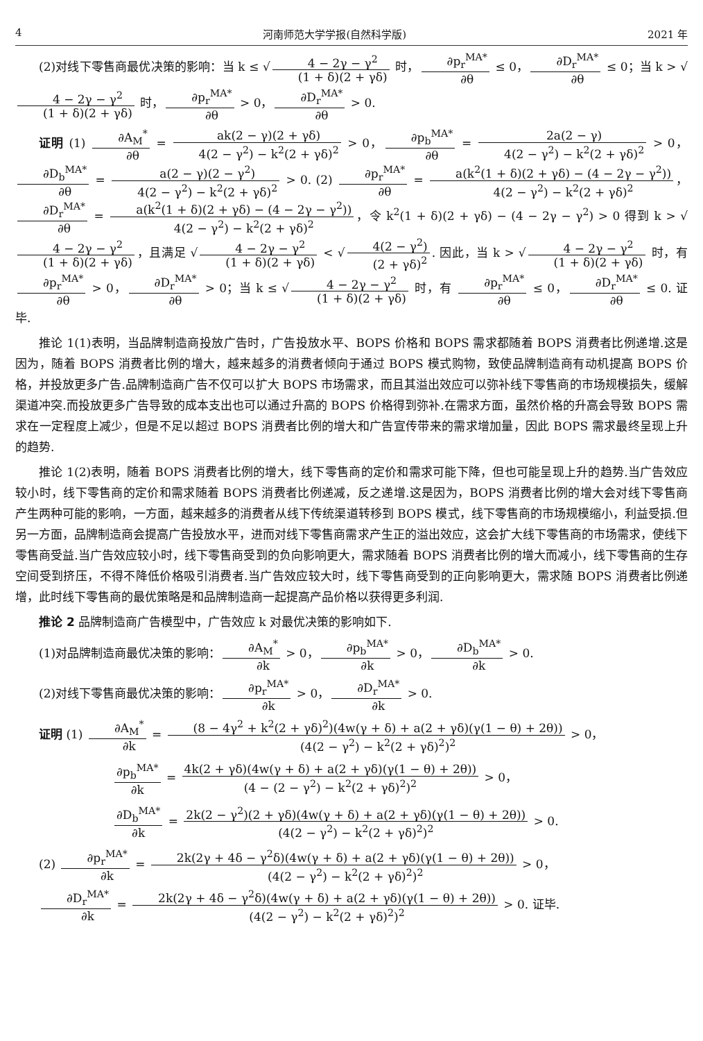4 河南师范大学学报(自然科学版) 2021 年
(2)对线下零售商最优决策的影响：当 k ≤ √ 4 − 2γ − γ<sup>2</sup> (1 + δ)(2 + γδ) 时， ∂p<sub>r</sub><sup>MA*</sup> ∂θ ≤ 0， ∂D<sub>r</sub><sup>MA*</sup> ∂θ ≤ 0；当 k > √ 4 − 2γ − γ<sup>2</sup> (1 + δ)(2 + γδ) 时， ∂p<sub>r</sub><sup>MA*</sup> ∂θ > 0， ∂D<sub>r</sub><sup>MA*</sup> ∂θ > 0.
证明 (1) ∂A<sub>M</sub><sup>*</sup> ∂θ = ak(2 − γ)(2 + γδ) 4(2 − γ<sup>2</sup>) − k<sup>2</sup>(2 + γδ)<sup>2</sup> > 0， ∂p<sub>b</sub><sup>MA*</sup> ∂θ = 2a(2 − γ) 4(2 − γ<sup>2</sup>) − k<sup>2</sup>(2 + γδ)<sup>2</sup> > 0， ∂D<sub>b</sub><sup>MA*</sup> ∂θ = a(2 − γ)(2 − γ<sup>2</sup>) 4(2 − γ<sup>2</sup>) − k<sup>2</sup>(2 + γδ)<sup>2</sup> > 0. (2) ∂p<sub>r</sub><sup>MA*</sup> ∂θ = a(k<sup>2</sup>(1 + δ)(2 + γδ) − (4 − 2γ − γ<sup>2</sup>)) 4(2 − γ<sup>2</sup>) − k<sup>2</sup>(2 + γδ)<sup>2</sup> ， ∂D<sub>r</sub><sup>MA*</sup> ∂θ = a(k<sup>2</sup>(1 + δ)(2 + γδ) − (4 − 2γ − γ<sup>2</sup>)) 4(2 − γ<sup>2</sup>) − k<sup>2</sup>(2 + γδ)<sup>2</sup> ，令 k<sup>2</sup>(1 + δ)(2 + γδ) − (4 − 2γ − γ<sup>2</sup>) > 0 得到 k > √ 4 − 2γ − γ<sup>2</sup> (1 + δ)(2 + γδ) ，且满足 √ 4 − 2γ − γ<sup>2</sup> (1 + δ)(2 + γδ) < √ 4(2 − γ<sup>2</sup>) (2 + γδ)<sup>2</sup>. 因此，当 k > √ 4 − 2γ − γ<sup>2</sup> (1 + δ)(2 + γδ) 时，有 ∂p<sub>r</sub><sup>MA*</sup> ∂θ > 0， ∂D<sub>r</sub><sup>MA*</sup> ∂θ > 0；当 k ≤ √ 4 − 2γ − γ<sup>2</sup> (1 + δ)(2 + γδ) 时，有 ∂p<sub>r</sub><sup>MA*</sup> ∂θ ≤ 0， ∂D<sub>r</sub><sup>MA*</sup> ∂θ ≤ 0. 证毕.
推论 1(1)表明，当品牌制造商投放广告时，广告投放水平、BOPS 价格和 BOPS 需求都随着 BOPS 消费者比例递增.这是因为，随着 BOPS 消费者比例的增大，越来越多的消费者倾向于通过 BOPS 模式购物，致使品牌制造商有动机提高 BOPS 价格，并投放更多广告.品牌制造商广告不仅可以扩大 BOPS 市场需求，而且其溢出效应可以弥补线下零售商的市场规模损失，缓解渠道冲突.而投放更多广告导致的成本支出也可以通过升高的 BOPS 价格得到弥补.在需求方面，虽然价格的升高会导致 BOPS 需求在一定程度上减少，但是不足以超过 BOPS 消费者比例的增大和广告宣传带来的需求增加量，因此 BOPS 需求最终呈现上升的趋势.
推论 1(2)表明，随着 BOPS 消费者比例的增大，线下零售商的定价和需求可能下降，但也可能呈现上升的趋势.当广告效应较小时，线下零售商的定价和需求随着 BOPS 消费者比例递减，反之递增.这是因为，BOPS 消费者比例的增大会对线下零售商产生两种可能的影响，一方面，越来越多的消费者从线下传统渠道转移到 BOPS 模式，线下零售商的市场规模缩小，利益受损.但另一方面，品牌制造商会提高广告投放水平，进而对线下零售商需求产生正的溢出效应，这会扩大线下零售商的市场需求，使线下零售商受益.当广告效应较小时，线下零售商受到的负向影响更大，需求随着 BOPS 消费者比例的增大而减小，线下零售商的生存空间受到挤压，不得不降低价格吸引消费者.当广告效应较大时，线下零售商受到的正向影响更大，需求随 BOPS 消费者比例递增，此时线下零售商的最优策略是和品牌制造商一起提高产品价格以获得更多利润.
推论 2 品牌制造商广告模型中，广告效应 k 对最优决策的影响如下.
(1)对品牌制造商最优决策的影响： ∂A<sub>M</sub><sup>*</sup> ∂k > 0， ∂p<sub>b</sub><sup>MA*</sup> ∂k > 0， ∂D<sub>b</sub><sup>MA*</sup> ∂k > 0.
(2)对线下零售商最优决策的影响： ∂p<sub>r</sub><sup>MA*</sup> ∂k > 0， ∂D<sub>r</sub><sup>MA*</sup> ∂k > 0.
证明 (1) ∂A<sub>M</sub><sup>*</sup> ∂k = (8 − 4γ<sup>2</sup> + k<sup>2</sup>(2 + γδ)<sup>2</sup>)(4w(γ + δ) + a(2 + γδ)(γ(1 − θ) + 2θ)) (4(2 − γ<sup>2</sup>) − k<sup>2</sup>(2 + γδ)<sup>2</sup>)<sup>2</sup> > 0，
∂p<sub>b</sub><sup>MA*</sup> ∂k = 4k(2 + γδ)(4w(γ + δ) + a(2 + γδ)(γ(1 − θ) + 2θ)) (4 − (2 − γ<sup>2</sup>) − k<sup>2</sup>(2 + γδ)<sup>2</sup>)<sup>2</sup> > 0，
∂D<sub>b</sub><sup>MA*</sup> ∂k = 2k(2 − γ<sup>2</sup>)(2 + γδ)(4w(γ + δ) + a(2 + γδ)(γ(1 − θ) + 2θ)) (4(2 − γ<sup>2</sup>) − k<sup>2</sup>(2 + γδ)<sup>2</sup>)<sup>2</sup> > 0.
(2) ∂p<sub>r</sub><sup>MA*</sup> ∂k = 2k(2γ + 4δ − γ<sup>2</sup>δ)(4w(γ + δ) + a(2 + γδ)(γ(1 − θ) + 2θ)) (4(2 − γ<sup>2</sup>) − k<sup>2</sup>(2 + γδ)<sup>2</sup>)<sup>2</sup> > 0，
∂D<sub>r</sub><sup>MA*</sup> ∂k = 2k(2γ + 4δ − γ<sup>2</sup>δ)(4w(γ + δ) + a(2 + γδ)(γ(1 − θ) + 2θ)) (4(2 − γ<sup>2</sup>) − k<sup>2</sup>(2 + γδ)<sup>2</sup>)<sup>2</sup> > 0. 证毕.